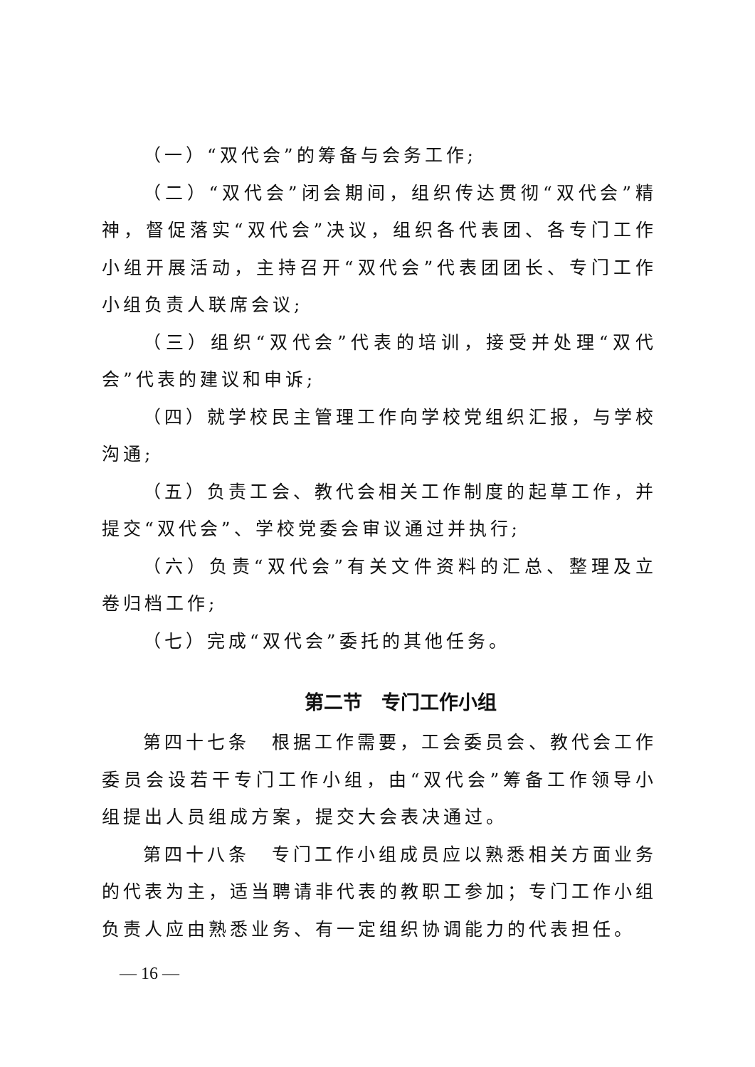（一）“双代会”的筹备与会务工作;
（二）“双代会”闭会期间，组织传达贯彻“双代会”精神，督促落实“双代会”决议，组织各代表团、各专门工作小组开展活动，主持召开“双代会”代表团团长、专门工作小组负责人联席会议;
（三）组织“双代会”代表的培训，接受并处理“双代会”代表的建议和申诉;
（四）就学校民主管理工作向学校党组织汇报，与学校沟通;
（五）负责工会、教代会相关工作制度的起草工作，并提交“双代会”、学校党委会审议通过并执行;
（六）负责“双代会”有关文件资料的汇总、整理及立卷归档工作;
（七）完成“双代会”委托的其他任务。
第二节　专门工作小组
第四十七条　根据工作需要，工会委员会、教代会工作委员会设若干专门工作小组，由“双代会”筹备工作领导小组提出人员组成方案，提交大会表决通过。
第四十八条　专门工作小组成员应以熟悉相关方面业务的代表为主，适当聘请非代表的教职工参加；专门工作小组负责人应由熟悉业务、有一定组织协调能力的代表担任。
— 16 —